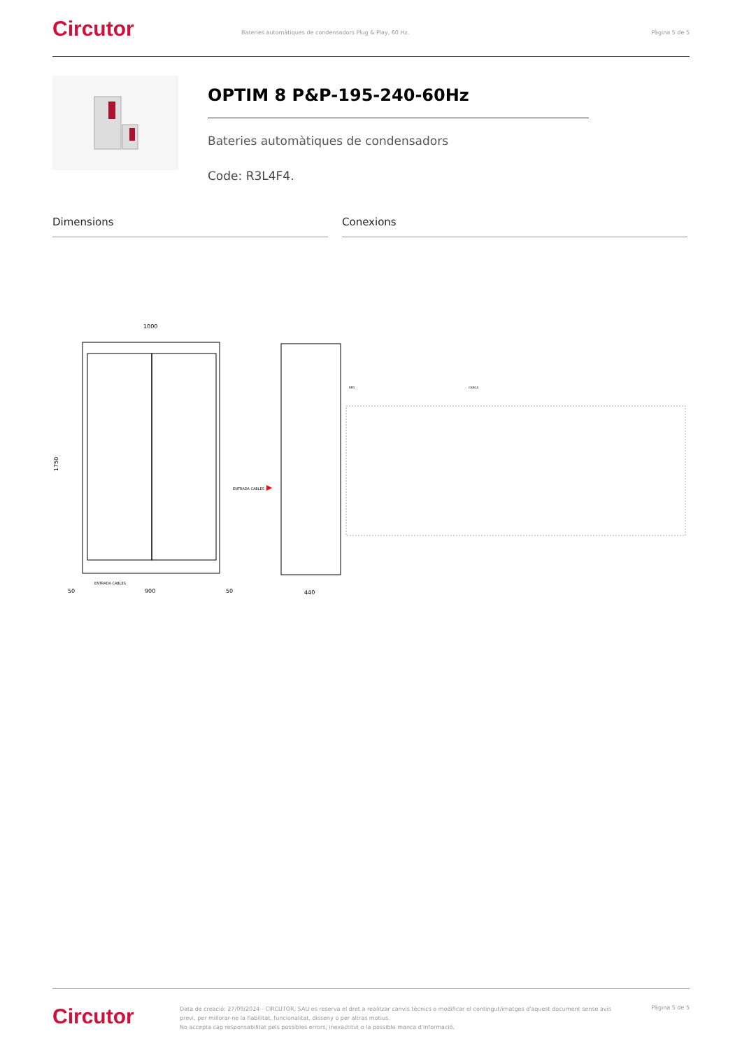Circutor
Bateries automàtiques de condensadors Plug & Play, 60 Hz.
Pàgina 5 de 5
OPTIM 8 P&P-195-240-60Hz
Bateries automàtiques de condensadors
Code: R3L4F4.
Dimensions Conexions
1000
1750
50
900
50
ENTRADA CABLES
ENTRADA CABLES
440
RED
CARGA
Circutor
Data de creació: 27/09/2024 - CIRCUTOR, SAU es reserva el dret a realitzar canvis tècnics o modificar el contingut/imatges d'aquest document sense avís previ, per millorar-ne la fiabilitat, funcionalitat, disseny o per altras motius.
No accepta cap responsabilitat pels possibles errors, inexactitut o la possible manca d'informació.
Pàgina 5 de 5